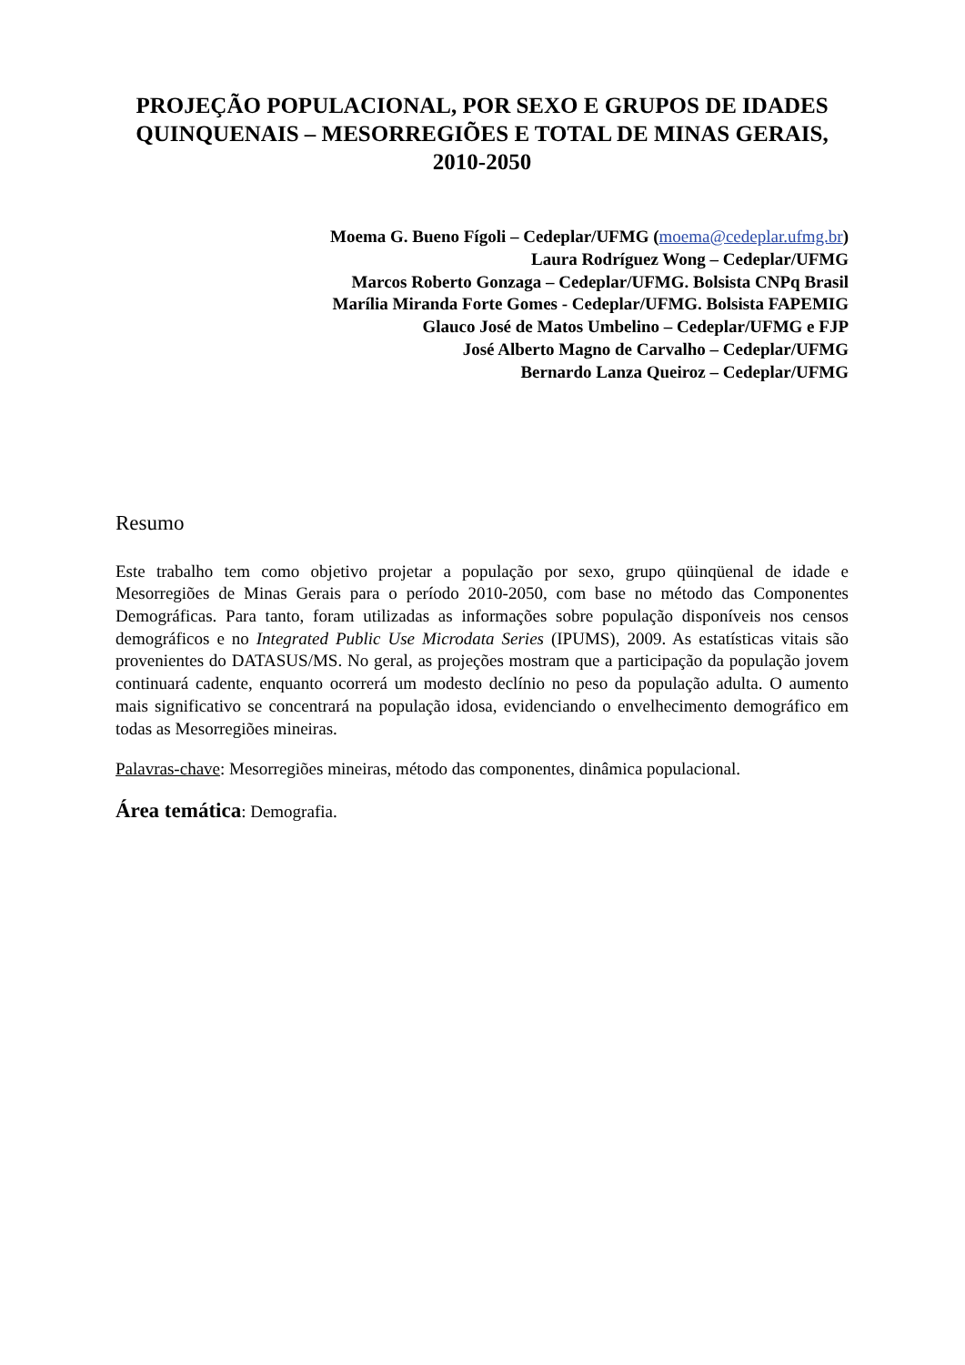PROJEÇÃO POPULACIONAL, POR SEXO E GRUPOS DE IDADES QUINQUENAIS – MESORREGIÕES E TOTAL DE MINAS GERAIS, 2010-2050
Moema G. Bueno Fígoli – Cedeplar/UFMG (moema@cedeplar.ufmg.br)
Laura Rodríguez Wong – Cedeplar/UFMG
Marcos Roberto Gonzaga – Cedeplar/UFMG. Bolsista CNPq Brasil
Marília Miranda Forte Gomes - Cedeplar/UFMG. Bolsista FAPEMIG
Glauco José de Matos Umbelino – Cedeplar/UFMG e FJP
José Alberto Magno de Carvalho – Cedeplar/UFMG
Bernardo Lanza Queiroz – Cedeplar/UFMG
Resumo
Este trabalho tem como objetivo projetar a população por sexo, grupo qüinqüenal de idade e Mesorregiões de Minas Gerais para o período 2010-2050, com base no método das Componentes Demográficas. Para tanto, foram utilizadas as informações sobre população disponíveis nos censos demográficos e no Integrated Public Use Microdata Series (IPUMS), 2009. As estatísticas vitais são provenientes do DATASUS/MS. No geral, as projeções mostram que a participação da população jovem continuará cadente, enquanto ocorrerá um modesto declínio no peso da população adulta. O aumento mais significativo se concentrará na população idosa, evidenciando o envelhecimento demográfico em todas as Mesorregiões mineiras.
Palavras-chave: Mesorregiões mineiras, método das componentes, dinâmica populacional.
Área temática: Demografia.